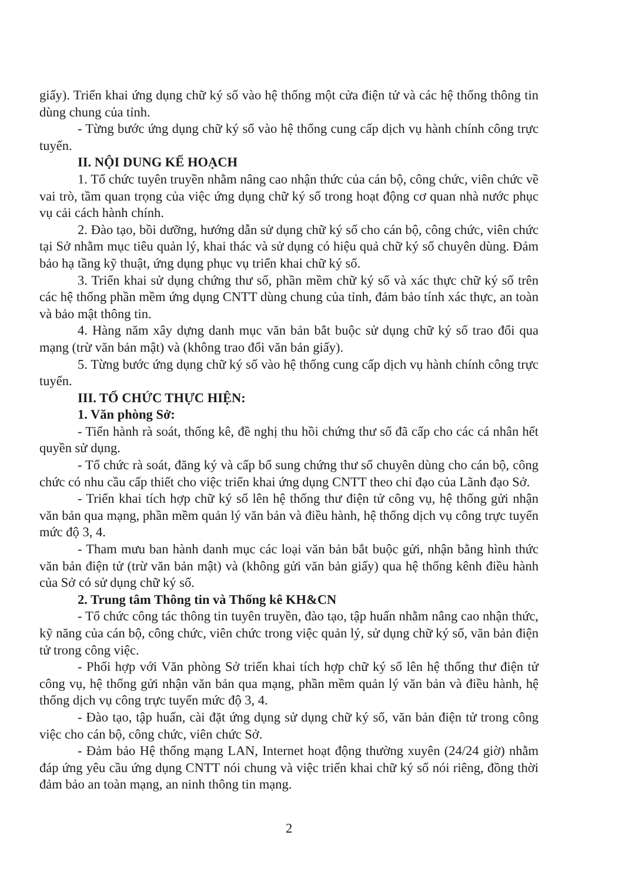giấy). Triển khai ứng dụng chữ ký số vào hệ thống một cửa điện tử và các hệ thống thông tin dùng chung của tỉnh.
- Từng bước ứng dụng chữ ký số vào hệ thống cung cấp dịch vụ hành chính công trực tuyến.
II. NỘI DUNG KẾ HOẠCH
1. Tổ chức tuyên truyền nhằm nâng cao nhận thức của cán bộ, công chức, viên chức về vai trò, tầm quan trọng của việc ứng dụng chữ ký số trong hoạt động cơ quan nhà nước phục vụ cải cách hành chính.
2. Đào tạo, bồi dưỡng, hướng dẫn sử dụng chữ ký số cho cán bộ, công chức, viên chức tại Sở nhằm mục tiêu quản lý, khai thác và sử dụng có hiệu quả chữ ký số chuyên dùng. Đảm bảo hạ tầng kỹ thuật, ứng dụng phục vụ triển khai chữ ký số.
3. Triển khai sử dụng chứng thư số, phần mềm chữ ký số và xác thực chữ ký số trên các hệ thống phần mềm ứng dụng CNTT dùng chung của tỉnh, đảm bảo tính xác thực, an toàn và bảo mật thông tin.
4. Hàng năm xây dựng danh mục văn bản bắt buộc sử dụng chữ ký số trao đổi qua mạng (trừ văn bản mật) và (không trao đổi văn bản giấy).
5. Từng bước ứng dụng chữ ký số vào hệ thống cung cấp dịch vụ hành chính công trực tuyến.
III. TỔ CHỨC THỰC HIỆN:
1. Văn phòng Sở:
- Tiến hành rà soát, thống kê, đề nghị thu hồi chứng thư số đã cấp cho các cá nhân hết quyền sử dụng.
- Tổ chức rà soát, đăng ký và cấp bổ sung chứng thư số chuyên dùng cho cán bộ, công chức có nhu cầu cấp thiết cho việc triển khai ứng dụng CNTT theo chỉ đạo của Lãnh đạo Sở.
- Triển khai tích hợp chữ ký số lên hệ thống thư điện tử công vụ, hệ thống gửi nhận văn bản qua mạng, phần mềm quản lý văn bản và điều hành, hệ thống dịch vụ công trực tuyến mức độ 3, 4.
- Tham mưu ban hành danh mục các loại văn bản bắt buộc gửi, nhận bằng hình thức văn bản điện tử (trừ văn bản mật) và (không gửi văn bản giấy) qua hệ thống kênh điều hành của Sở có sử dụng chữ ký số.
2. Trung tâm Thông tin và Thống kê KH&CN
- Tổ chức công tác thông tin tuyên truyền, đào tạo, tập huấn nhằm nâng cao nhận thức, kỹ năng của cán bộ, công chức, viên chức trong việc quản lý, sử dụng chữ ký số, văn bản điện tử trong công việc.
- Phối hợp với Văn phòng Sở triển khai tích hợp chữ ký số lên hệ thống thư điện tử công vụ, hệ thống gửi nhận văn bản qua mạng, phần mềm quản lý văn bản và điều hành, hệ thống dịch vụ công trực tuyến mức độ 3, 4.
- Đào tạo, tập huấn, cài đặt ứng dụng sử dụng chữ ký số, văn bản điện tử trong công việc cho cán bộ, công chức, viên chức Sở.
- Đảm bảo Hệ thống mạng LAN, Internet hoạt động thường xuyên (24/24 giờ) nhằm đáp ứng yêu cầu ứng dụng CNTT nói chung và việc triển khai chữ ký số nói riêng, đồng thời đảm bảo an toàn mạng, an ninh thông tin mạng.
2